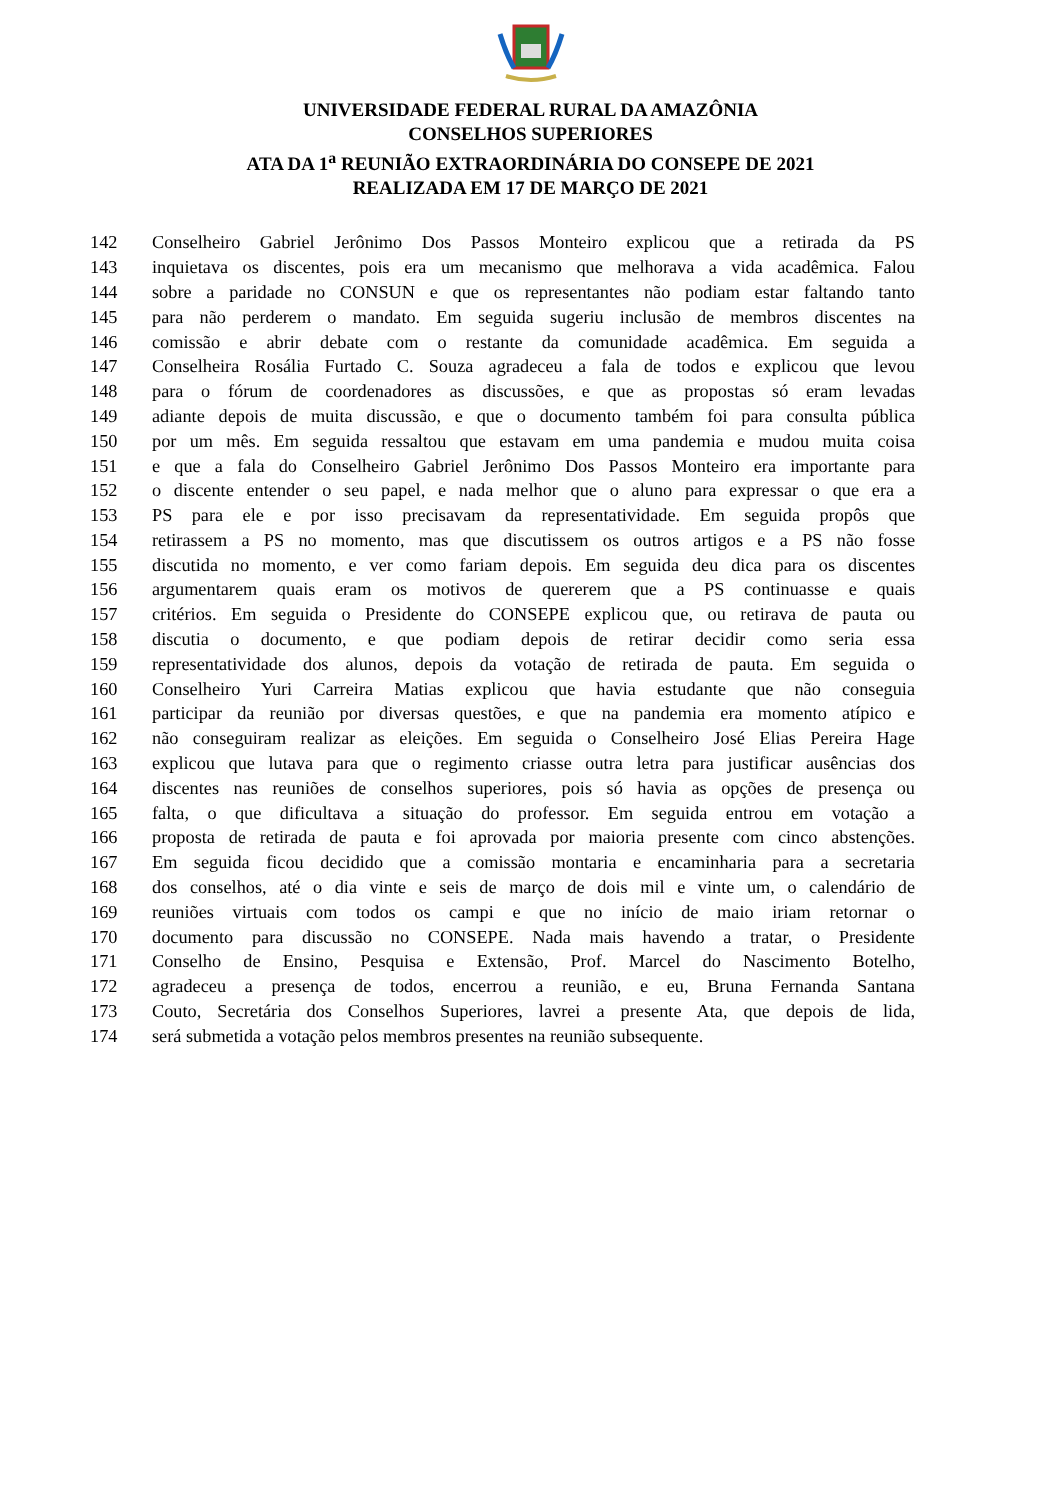UNIVERSIDADE FEDERAL RURAL DA AMAZÔNIA
CONSELHOS SUPERIORES
ATA DA 1<sup>a</sup> REUNIÃO EXTRAORDINÁRIA DO CONSEPE DE 2021
REALIZADA EM 17 DE MARÇO DE 2021
142 Conselheiro Gabriel Jerônimo Dos Passos Monteiro explicou que a retirada da PS
143 inquietava os discentes, pois era um mecanismo que melhorava a vida acadêmica. Falou
144 sobre a paridade no CONSUN e que os representantes não podiam estar faltando tanto
145 para não perderem o mandato. Em seguida sugeriu inclusão de membros discentes na
146 comissão e abrir debate com o restante da comunidade acadêmica. Em seguida a
147 Conselheira Rosália Furtado C. Souza agradeceu a fala de todos e explicou que levou
148 para o fórum de coordenadores as discussões, e que as propostas só eram levadas
149 adiante depois de muita discussão, e que o documento também foi para consulta pública
150 por um mês. Em seguida ressaltou que estavam em uma pandemia e mudou muita coisa
151 e que a fala do Conselheiro Gabriel Jerônimo Dos Passos Monteiro era importante para
152 o discente entender o seu papel, e nada melhor que o aluno para expressar o que era a
153 PS para ele e por isso precisavam da representatividade. Em seguida propôs que
154 retirassem a PS no momento, mas que discutissem os outros artigos e a PS não fosse
155 discutida no momento, e ver como fariam depois. Em seguida deu dica para os discentes
156 argumentarem quais eram os motivos de quererem que a PS continuasse e quais
157 critérios. Em seguida o Presidente do CONSEPE explicou que, ou retirava de pauta ou
158 discutia o documento, e que podiam depois de retirar decidir como seria essa
159 representatividade dos alunos, depois da votação de retirada de pauta. Em seguida o
160 Conselheiro Yuri Carreira Matias explicou que havia estudante que não conseguia
161 participar da reunião por diversas questões, e que na pandemia era momento atípico e
162 não conseguiram realizar as eleições. Em seguida o Conselheiro José Elias Pereira Hage
163 explicou que lutava para que o regimento criasse outra letra para justificar ausências dos
164 discentes nas reuniões de conselhos superiores, pois só havia as opções de presença ou
165 falta, o que dificultava a situação do professor. Em seguida entrou em votação a
166 proposta de retirada de pauta e foi aprovada por maioria presente com cinco abstenções.
167 Em seguida ficou decidido que a comissão montaria e encaminharia para a secretaria
168 dos conselhos, até o dia vinte e seis de março de dois mil e vinte um, o calendário de
169 reuniões virtuais com todos os campi e que no início de maio iriam retornar o
170 documento para discussão no CONSEPE. Nada mais havendo a tratar, o Presidente
171 Conselho de Ensino, Pesquisa e Extensão, Prof. Marcel do Nascimento Botelho,
172 agradeceu a presença de todos, encerrou a reunião, e eu, Bruna Fernanda Santana
173 Couto, Secretária dos Conselhos Superiores, lavrei a presente Ata, que depois de lida,
174 será submetida a votação pelos membros presentes na reunião subsequente.